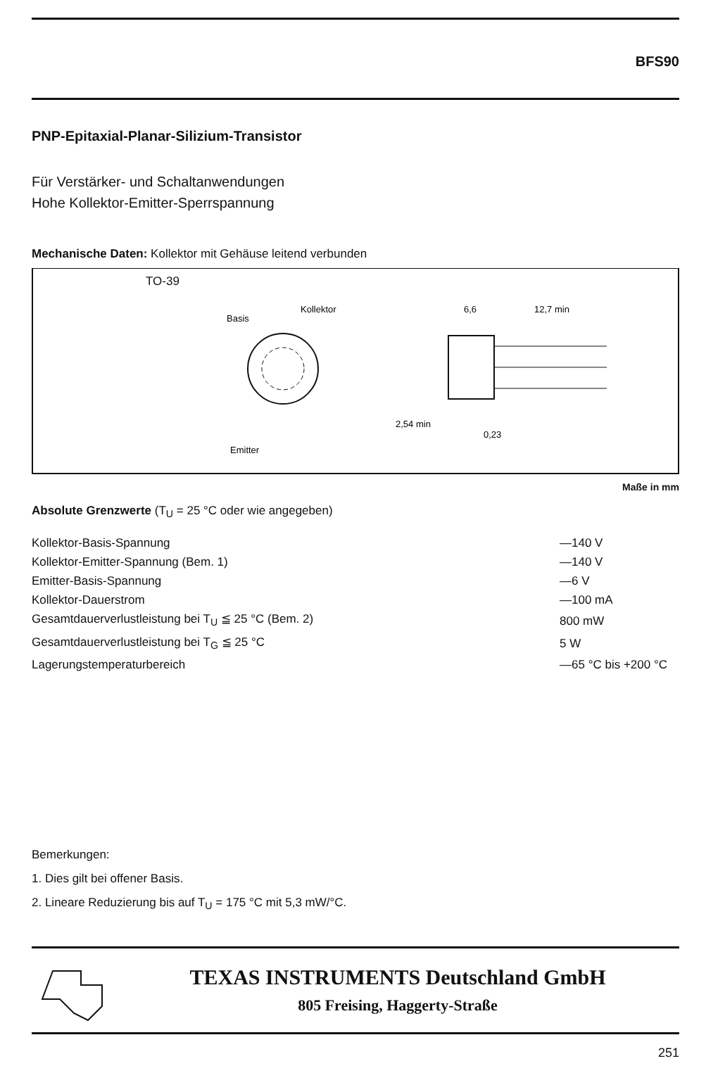BFS90
PNP-Epitaxial-Planar-Silizium-Transistor
Für Verstärker- und Schaltanwendungen
Hohe Kollektor-Emitter-Sperrspannung
Mechanische Daten: Kollektor mit Gehäuse leitend verbunden
TO-39
Basis
Kollektor
Emitter
6,6
12,7 min
2,54 min
0,23
Maße in mm
Absolute Grenzwerte (T<sub>U</sub> = 25 °C oder wie angegeben)
| Kollektor-Basis-Spannung | —140 V |
| Kollektor-Emitter-Spannung (Bem. 1) | —140 V |
| Emitter-Basis-Spannung | —6 V |
| Kollektor-Dauerstrom | —100 mA |
| Gesamtdauerverlustleistung bei T<sub>U</sub> ≦ 25 °C (Bem. 2) | 800 mW |
| Gesamtdauerverlustleistung bei T<sub>G</sub> ≦ 25 °C | 5 W |
| Lagerungstemperaturbereich | —65 °C bis +200 °C |
Bemerkungen:
1. Dies gilt bei offener Basis.
2. Lineare Reduzierung bis auf T<sub>U</sub> = 175 °C mit 5,3 mW/°C.
TEXAS INSTRUMENTS Deutschland GmbH
805 Freising, Haggerty-Straße
251